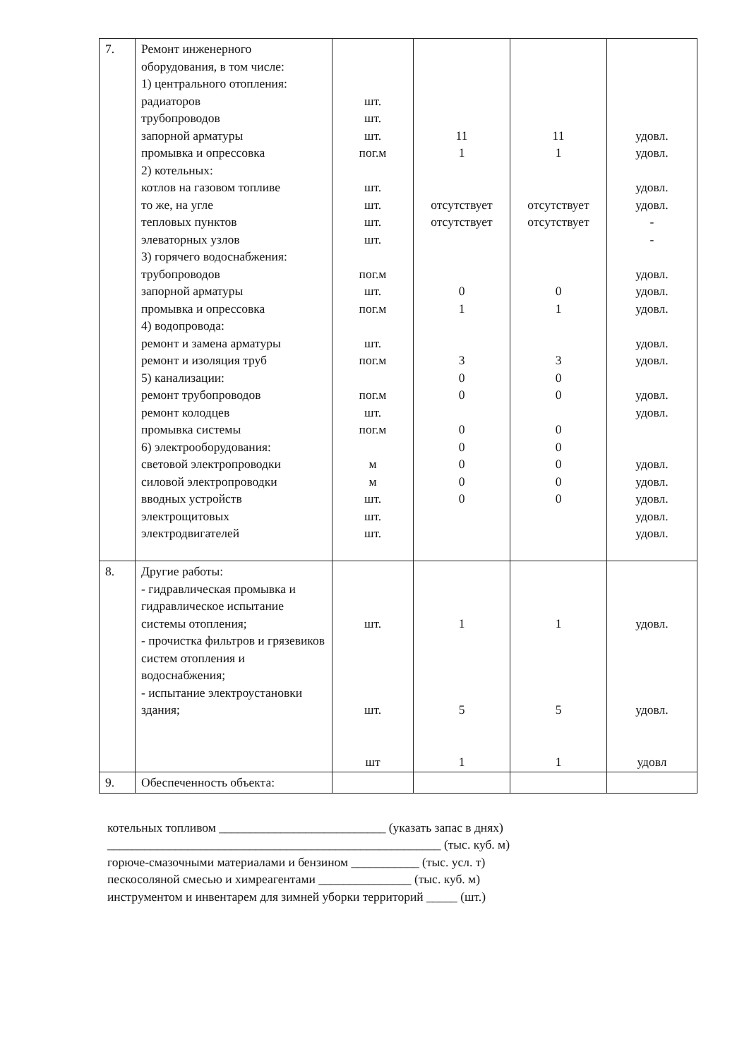| 7. | Ремонт инженерного оборудования, в том числе: 1) центрального отопления: радиаторов трубопроводов запорной арматуры промывка и опрессовка 2) котельных: котлов на газовом топливе то же, на угле тепловых пунктов элеваторных узлов 3) горячего водоснабжения: трубопроводов запорной арматуры промывка и опрессовка 4) водопровода: ремонт и замена арматуры ремонт и изоляция труб 5) канализации: ремонт трубопроводов ремонт колодцев промывка системы 6) электрооборудования: световой электропроводки силовой электропроводки вводных устройств электрощитовых электродвигателей | шт. шт. шт. пог.м шт. шт. шт. шт. пог.м шт. пог.м шт. пог.м пог.м шт. пог.м м м шт. шт. шт. | 11 1 отсутствует отсутствует 0 1 3 0 0 0 0 0 0 0 | 11 1 отсутствует отсутствует 0 1 3 0 0 0 0 0 0 0 | удовл. удовл. удовл. удовл. - - удовл. удовл. удовл. удовл. удовл. удовл. удовл. удовл. удовл. удовл. удовл. удовл. |
| 8. | Другие работы: - гидравлическая промывка и гидравлическое испытание системы отопления; - прочистка фильтров и грязевиков систем отопления и водоснабжения; - испытание электроустановки здания; | шт. шт. шт | 1 5 1 | 1 5 1 | удовл. удовл. удовл |
| 9. | Обеспеченность объекта: | | | | |
котельных топливом ___________________________ (указать запас в днях)
______________________________________________________ (тыс. куб. м)
горюче-смазочными материалами и бензином ___________ (тыс. усл. т)
пескосоляной смесью и химреагентами _______________ (тыс. куб. м)
инструментом и инвентарем для зимней уборки территорий _____ (шт.)